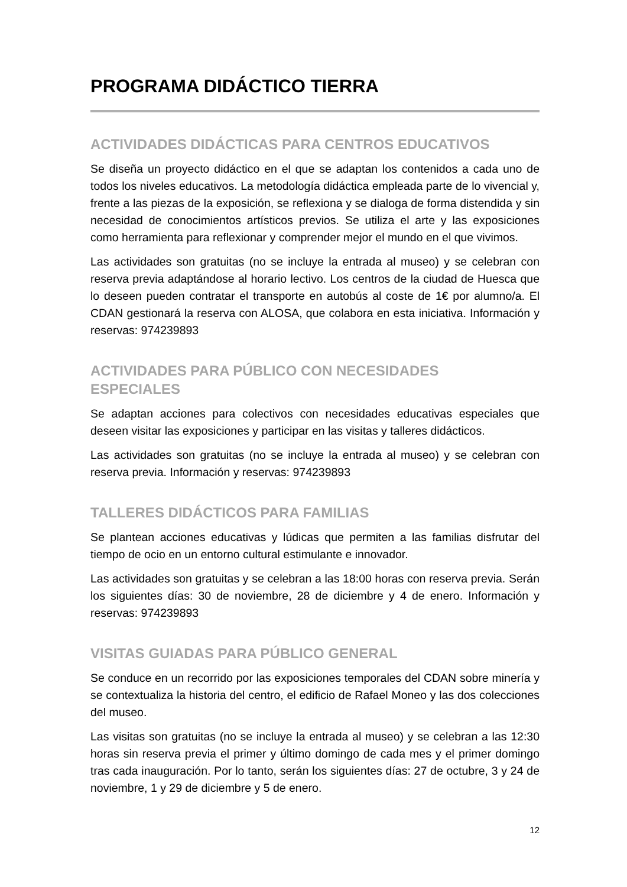PROGRAMA DIDÁCTICO TIERRA
ACTIVIDADES DIDÁCTICAS PARA CENTROS EDUCATIVOS
Se diseña un proyecto didáctico en el que se adaptan los contenidos a cada uno de todos los niveles educativos. La metodología didáctica empleada parte de lo vivencial y, frente a las piezas de la exposición, se reflexiona y se dialoga de forma distendida y sin necesidad de conocimientos artísticos previos. Se utiliza el arte y las exposiciones como herramienta para reflexionar y comprender mejor el mundo en el que vivimos.
Las actividades son gratuitas (no se incluye la entrada al museo) y se celebran con reserva previa adaptándose al horario lectivo. Los centros de la ciudad de Huesca que lo deseen pueden contratar el transporte en autobús al coste de 1€ por alumno/a. El CDAN gestionará la reserva con ALOSA, que colabora en esta iniciativa. Información y reservas: 974239893
ACTIVIDADES PARA PÚBLICO CON NECESIDADES
ESPECIALES
Se adaptan acciones para colectivos con necesidades educativas especiales que deseen visitar las exposiciones y participar en las visitas y talleres didácticos.
Las actividades son gratuitas (no se incluye la entrada al museo) y se celebran con reserva previa. Información y reservas: 974239893
TALLERES DIDÁCTICOS PARA FAMILIAS
Se plantean acciones educativas y lúdicas que permiten a las familias disfrutar del tiempo de ocio en un entorno cultural estimulante e innovador.
Las actividades son gratuitas y se celebran a las 18:00 horas con reserva previa. Serán los siguientes días: 30 de noviembre, 28 de diciembre y 4 de enero. Información y reservas: 974239893
VISITAS GUIADAS PARA PÚBLICO GENERAL
Se conduce en un recorrido por las exposiciones temporales del CDAN sobre minería y se contextualiza la historia del centro, el edificio de Rafael Moneo y las dos colecciones del museo.
Las visitas son gratuitas (no se incluye la entrada al museo) y se celebran a las 12:30 horas sin reserva previa el primer y último domingo de cada mes y el primer domingo tras cada inauguración. Por lo tanto, serán los siguientes días: 27 de octubre, 3 y 24 de noviembre, 1 y 29 de diciembre y 5 de enero.
12